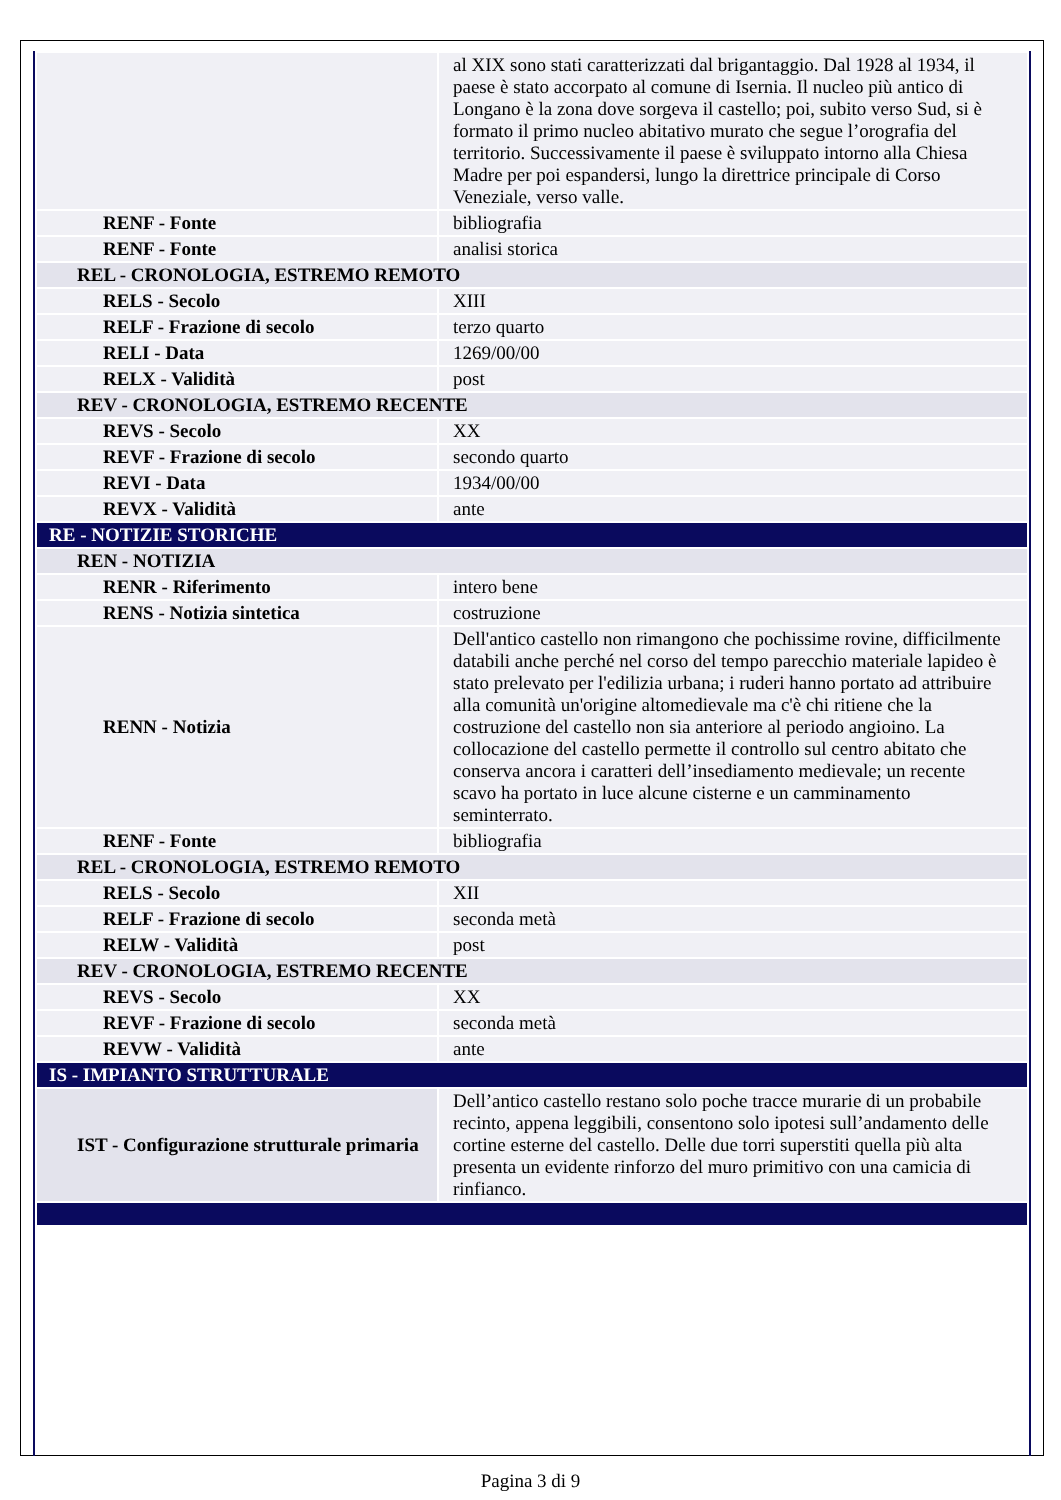| | al XIX sono stati caratterizzati dal brigantaggio. Dal 1928 al 1934, il paese è stato accorpato al comune di Isernia. Il nucleo più antico di Longano è la zona dove sorgeva il castello; poi, subito verso Sud, si è formato il primo nucleo abitativo murato che segue l’orografia del territorio. Successivamente il paese è sviluppato intorno alla Chiesa Madre per poi espandersi, lungo la direttrice principale di Corso Veneziale, verso valle. |
| RENF - Fonte | bibliografia |
| RENF - Fonte | analisi storica |
| REL - CRONOLOGIA, ESTREMO REMOTO | |
| RELS - Secolo | XIII |
| RELF - Frazione di secolo | terzo quarto |
| RELI - Data | 1269/00/00 |
| RELX - Validità | post |
| REV - CRONOLOGIA, ESTREMO RECENTE | |
| REVS - Secolo | XX |
| REVF - Frazione di secolo | secondo quarto |
| REVI - Data | 1934/00/00 |
| REVX - Validità | ante |
| RE - NOTIZIE STORICHE | |
| REN - NOTIZIA | |
| RENR - Riferimento | intero bene |
| RENS - Notizia sintetica | costruzione |
| RENN - Notizia | Dell'antico castello non rimangono che pochissime rovine, difficilmente databili anche perché nel corso del tempo parecchio materiale lapideo è stato prelevato per l'edilizia urbana; i ruderi hanno portato ad attribuire alla comunità un'origine altomedievale ma c'è chi ritiene che la costruzione del castello non sia anteriore al periodo angioino. La collocazione del castello permette il controllo sul centro abitato che conserva ancora i caratteri dell’insediamento medievale; un recente scavo ha portato in luce alcune cisterne e un camminamento seminterrato. |
| RENF - Fonte | bibliografia |
| REL - CRONOLOGIA, ESTREMO REMOTO | |
| RELS - Secolo | XII |
| RELF - Frazione di secolo | seconda metà |
| RELW - Validità | post |
| REV - CRONOLOGIA, ESTREMO RECENTE | |
| REVS - Secolo | XX |
| REVF - Frazione di secolo | seconda metà |
| REVW - Validità | ante |
| IS - IMPIANTO STRUTTURALE | |
| IST - Configurazione strutturale primaria | Dell’antico castello restano solo poche tracce murarie di un probabile recinto, appena leggibili, consentono solo ipotesi sull’andamento delle cortine esterne del castello. Delle due torri superstiti quella più alta presenta un evidente rinforzo del muro primitivo con una camicia di rinfianco. |
Pagina 3 di 9